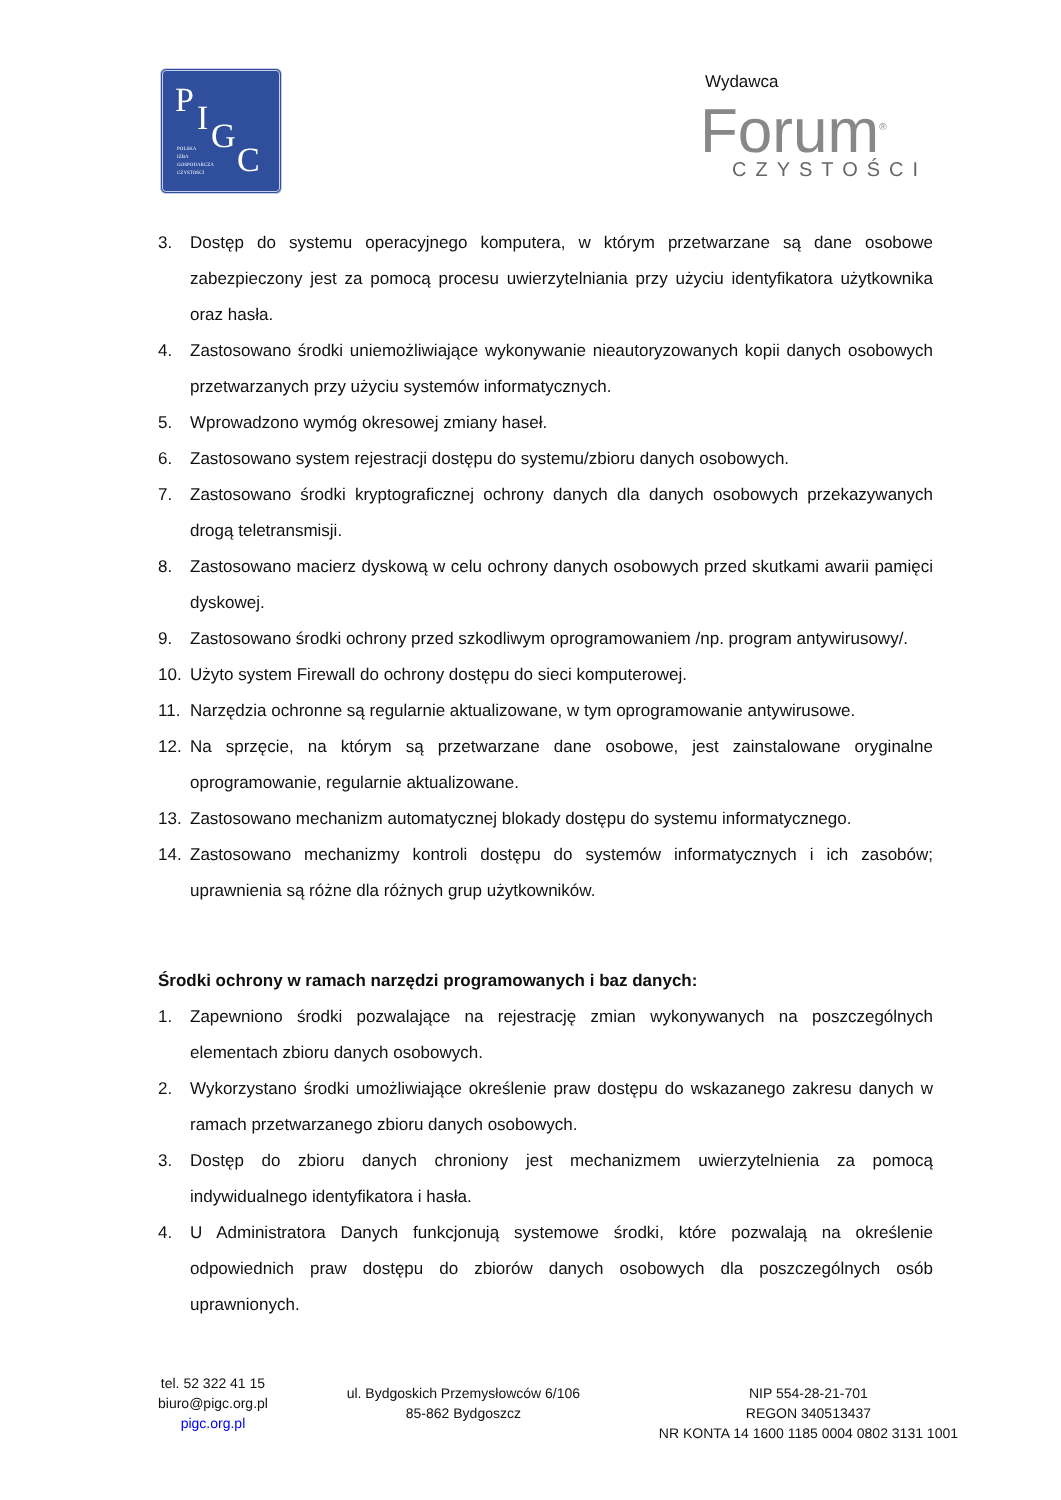P I G
C
POLSKA
IZBA
GOSPODARCZA
CZYSTOŚCI
Wydawca
Forum<sup>®</sup>
CZYSTOŚCI
3. Dostęp do systemu operacyjnego komputera, w którym przetwarzane są dane osobowe zabezpieczony jest za pomocą procesu uwierzytelniania przy użyciu identyfikatora użytkownika oraz hasła.
4. Zastosowano środki uniemożliwiające wykonywanie nieautoryzowanych kopii danych osobowych przetwarzanych przy użyciu systemów informatycznych.
5. Wprowadzono wymóg okresowej zmiany haseł.
6. Zastosowano system rejestracji dostępu do systemu/zbioru danych osobowych.
7. Zastosowano środki kryptograficznej ochrony danych dla danych osobowych przekazywanych drogą teletransmisji.
8. Zastosowano macierz dyskową w celu ochrony danych osobowych przed skutkami awarii pamięci dyskowej.
9. Zastosowano środki ochrony przed szkodliwym oprogramowaniem /np. program antywirusowy/.
10. Użyto system Firewall do ochrony dostępu do sieci komputerowej.
11. Narzędzia ochronne są regularnie aktualizowane, w tym oprogramowanie antywirusowe.
12. Na sprzęcie, na którym są przetwarzane dane osobowe, jest zainstalowane oryginalne oprogramowanie, regularnie aktualizowane.
13. Zastosowano mechanizm automatycznej blokady dostępu do systemu informatycznego.
14. Zastosowano mechanizmy kontroli dostępu do systemów informatycznych i ich zasobów; uprawnienia są różne dla różnych grup użytkowników.
Środki ochrony w ramach narzędzi programowanych i baz danych:
1. Zapewniono środki pozwalające na rejestrację zmian wykonywanych na poszczególnych elementach zbioru danych osobowych.
2. Wykorzystano środki umożliwiające określenie praw dostępu do wskazanego zakresu danych w ramach przetwarzanego zbioru danych osobowych.
3. Dostęp do zbioru danych chroniony jest mechanizmem uwierzytelnienia za pomocą indywidualnego identyfikatora i hasła.
4. U Administratora Danych funkcjonują systemowe środki, które pozwalają na określenie odpowiednich praw dostępu do zbiorów danych osobowych dla poszczególnych osób uprawnionych.
tel. 52 322 41 15
biuro@pigc.org.pl
pigc.org.pl
ul. Bydgoskich Przemysłowców 6/106
85-862 Bydgoszcz
NIP 554-28-21-701
REGON 340513437
NR KONTA 14 1600 1185 0004 0802 3131 1001